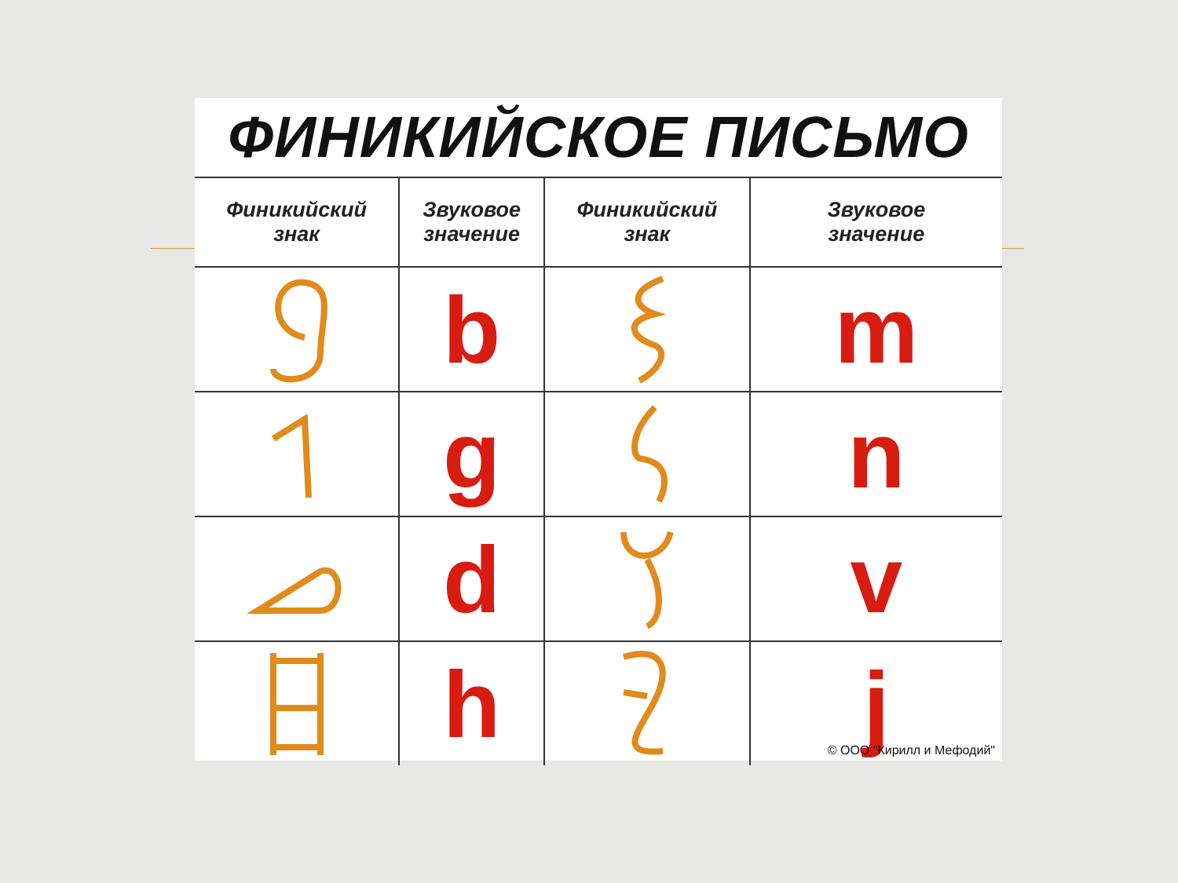ФИНИКИЙСКОЕ ПИСЬМО
| Финикийский знак | Звуковое значение | Финикийский знак | Звуковое значение |
| --- | --- | --- | --- |
| | b | | m |
| | g | | n |
| | d | | v |
| | h | | j © ООО "Кирилл и Мефодий" |